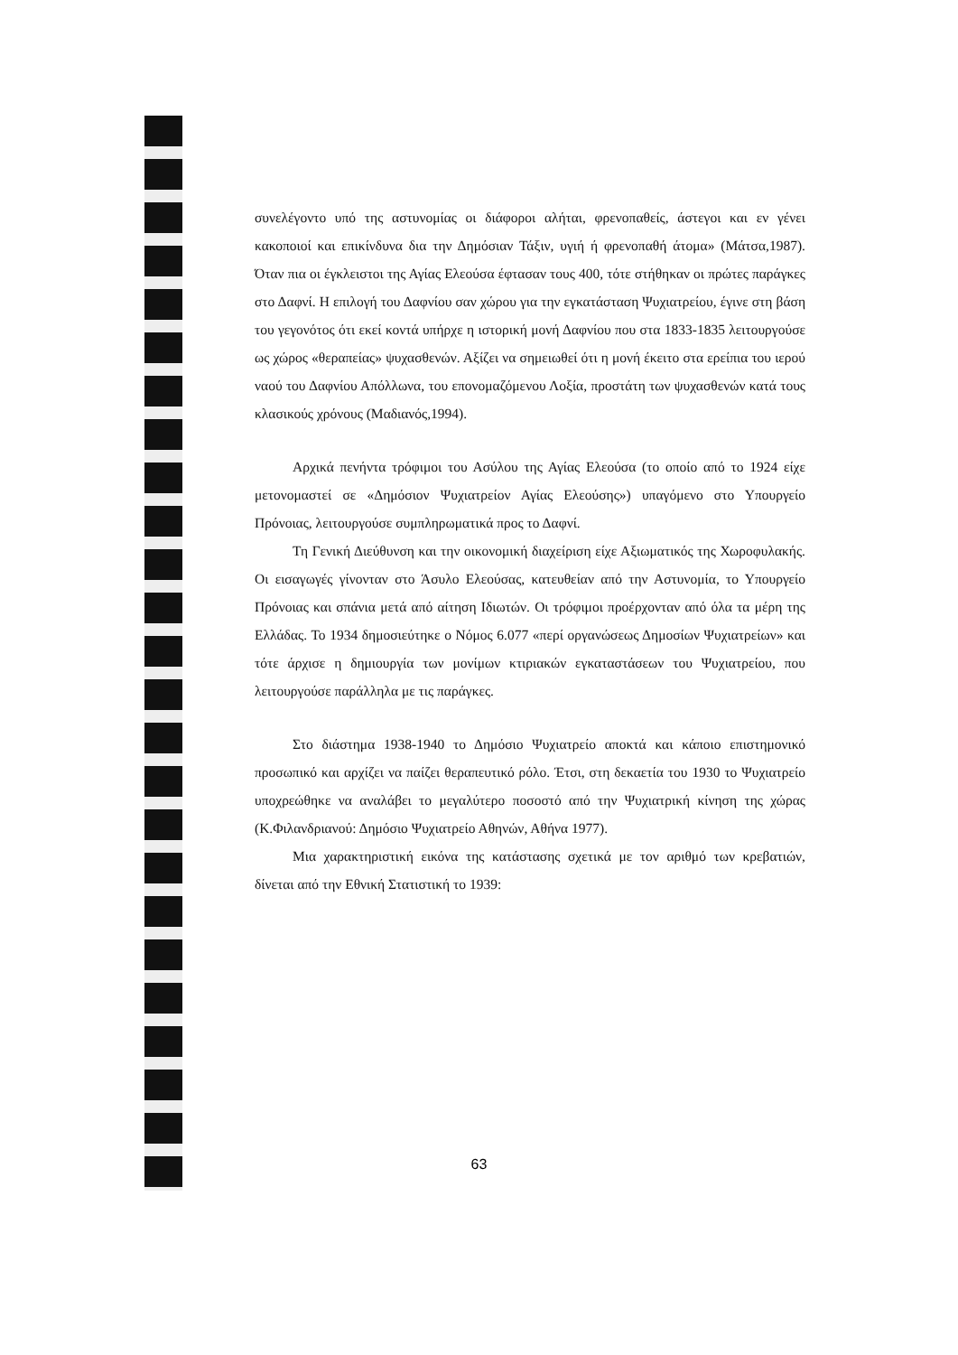συνελέγοντο υπό της αστυνομίας οι διάφοροι αλήται, φρενοπαθείς, άστεγοι και εν γένει κακοποιοί και επικίνδυνα δια την Δημόσιαν Τάξιν, υγιή ή φρενοπαθή άτομα» (Μάτσα,1987). Όταν πια οι έγκλειστοι της Αγίας Ελεούσα έφτασαν τους 400, τότε στήθηκαν οι πρώτες παράγκες στο Δαφνί. Η επιλογή του Δαφνίου σαν χώρου για την εγκατάσταση Ψυχιατρείου, έγινε στη βάση του γεγονότος ότι εκεί κοντά υπήρχε η ιστορική μονή Δαφνίου που στα 1833-1835 λειτουργούσε ως χώρος «θεραπείας» ψυχασθενών. Αξίζει να σημειωθεί ότι η μονή έκειτο στα ερείπια του ιερού ναού του Δαφνίου Απόλλωνα, του επονομαζόμενου Λοξία, προστάτη των ψυχασθενών κατά τους κλασικούς χρόνους (Μαδιανός,1994).
Αρχικά πενήντα τρόφιμοι του Ασύλου της Αγίας Ελεούσα (το οποίο από το 1924 είχε μετονομαστεί σε «Δημόσιον Ψυχιατρείον Αγίας Ελεούσης») υπαγόμενο στο Υπουργείο Πρόνοιας, λειτουργούσε συμπληρωματικά προς το Δαφνί.
Τη Γενική Διεύθυνση και την οικονομική διαχείριση είχε Αξιωματικός της Χωροφυλακής. Οι εισαγωγές γίνονταν στο Άσυλο Ελεούσας, κατευθείαν από την Αστυνομία, το Υπουργείο Πρόνοιας και σπάνια μετά από αίτηση Ιδιωτών. Οι τρόφιμοι προέρχονταν από όλα τα μέρη της Ελλάδας. Το 1934 δημοσιεύτηκε ο Νόμος 6.077 «περί οργανώσεως Δημοσίων Ψυχιατρείων» και τότε άρχισε η δημιουργία των μονίμων κτιριακών εγκαταστάσεων του Ψυχιατρείου, που λειτουργούσε παράλληλα με τις παράγκες.
Στο διάστημα 1938-1940 το Δημόσιο Ψυχιατρείο αποκτά και κάποιο επιστημονικό προσωπικό και αρχίζει να παίζει θεραπευτικό ρόλο. Έτσι, στη δεκαετία του 1930 το Ψυχιατρείο υποχρεώθηκε να αναλάβει το μεγαλύτερο ποσοστό από την Ψυχιατρική κίνηση της χώρας (Κ.Φιλανδριανού: Δημόσιο Ψυχιατρείο Αθηνών, Αθήνα 1977).
Μια χαρακτηριστική εικόνα της κατάστασης σχετικά με τον αριθμό των κρεβατιών, δίνεται από την Εθνική Στατιστική το 1939:
63